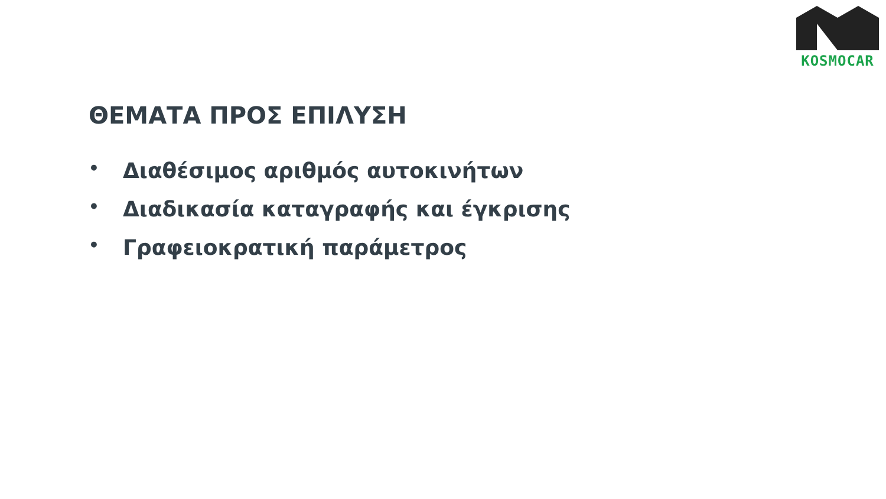KOSMOCAR
ΘΕΜΑΤΑ ΠΡΟΣ ΕΠΙΛΥΣΗ
• Διαθέσιμος αριθμός αυτοκινήτων
• Διαδικασία καταγραφής και έγκρισης
• Γραφειοκρατική παράμετρος